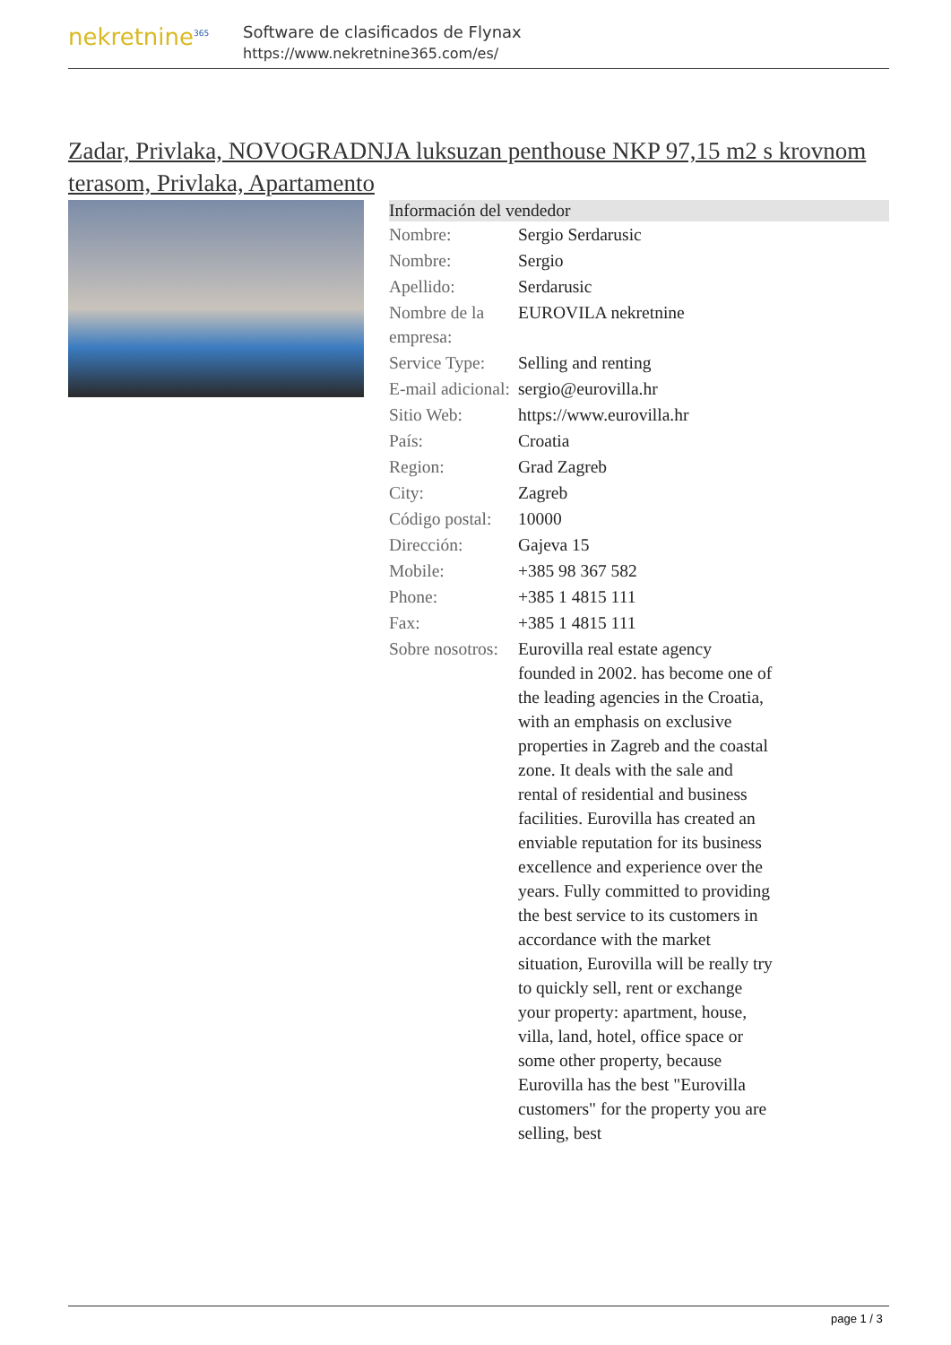nekretnine<sup>365</sup>
Software de clasificados de Flynax
https://www.nekretnine365.com/es/
Zadar, Privlaka, NOVOGRADNJA luksuzan penthouse NKP 97,15 m2 s krovnom terasom, Privlaka, Apartamento
| Información del vendedor | |
| --- | --- |
| Nombre: | Sergio Serdarusic |
| Nombre: | Sergio |
| Apellido: | Serdarusic |
| Nombre de la empresa: | EUROVILA nekretnine |
| Service Type: | Selling and renting |
| E-mail adicional: | sergio@eurovilla.hr |
| Sitio Web: | https://www.eurovilla.hr |
| País: | Croatia |
| Region: | Grad Zagreb |
| City: | Zagreb |
| Código postal: | 10000 |
| Dirección: | Gajeva 15 |
| Mobile: | +385 98 367 582 |
| Phone: | +385 1 4815 111 |
| Fax: | +385 1 4815 111 |
| Sobre nosotros: | Eurovilla real estate agency founded in 2002. has become one of the leading agencies in the Croatia, with an emphasis on exclusive properties in Zagreb and the coastal zone. It deals with the sale and rental of residential and business facilities. Eurovilla has created an enviable reputation for its business excellence and experience over the years. Fully committed to providing the best service to its customers in accordance with the market situation, Eurovilla will be really try to quickly sell, rent or exchange your property: apartment, house, villa, land, hotel, office space or some other property, because Eurovilla has the best "Eurovilla customers" for the property you are selling, best |
page 1 / 3